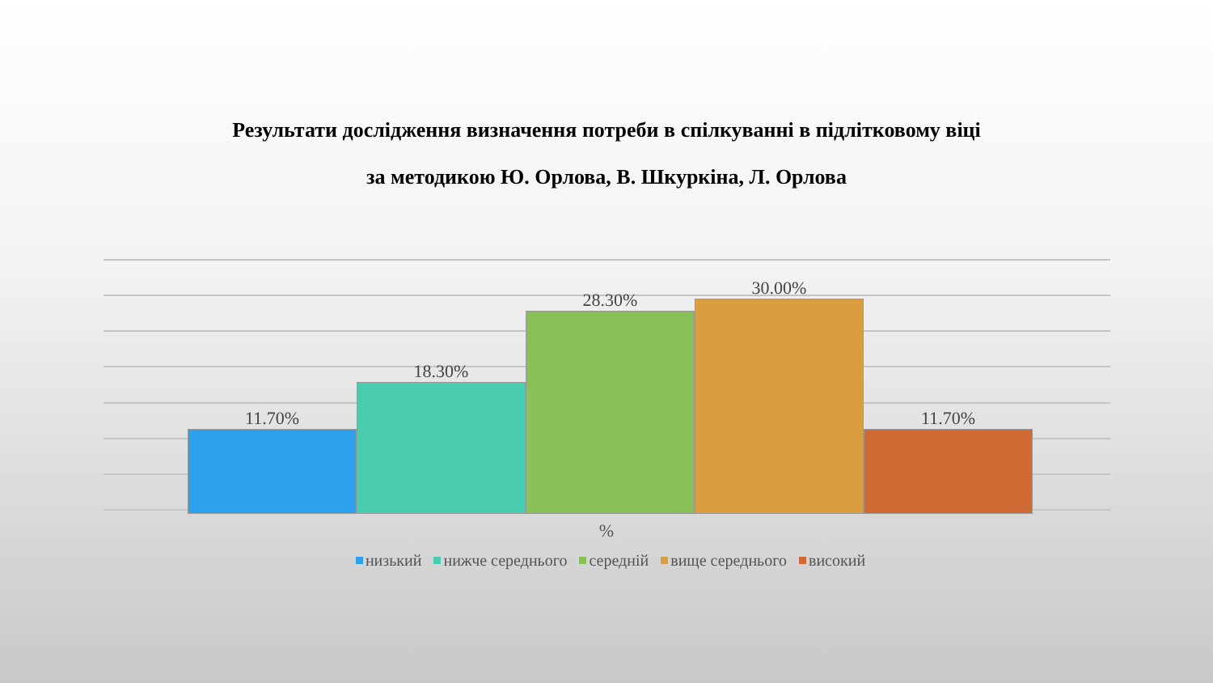Результати дослідження визначення потреби в спілкуванні в підлітковому віці
за методикою Ю. Орлова, В. Шкуркіна, Л. Орлова
11.70%
18.30%
28.30%
30.00%
11.70%
%
низький нижче середнього середній вище середнього високий